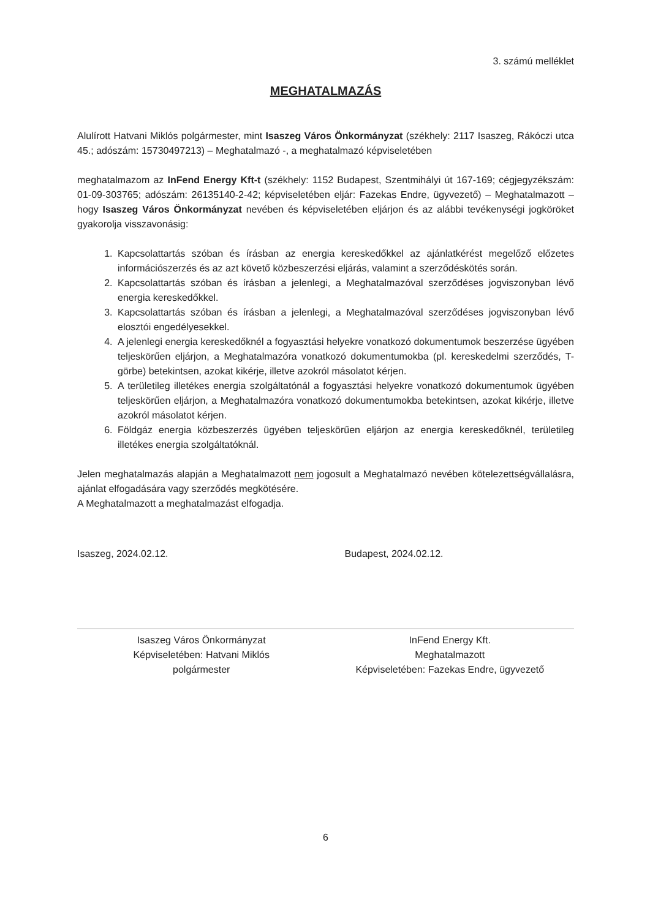3. számú melléklet
MEGHATALMAZÁS
Alulírott Hatvani Miklós polgármester, mint Isaszeg Város Önkormányzat (székhely: 2117 Isaszeg, Rákóczi utca 45.; adószám: 15730497213) – Meghatalmazó -, a meghatalmazó képviseletében
meghatalmazom az InFend Energy Kft-t (székhely: 1152 Budapest, Szentmihályi út 167-169; cégjegyzékszám: 01-09-303765; adószám: 26135140-2-42; képviseletében eljár: Fazekas Endre, ügyvezető) – Meghatalmazott – hogy Isaszeg Város Önkormányzat nevében és képviseletében eljárjon és az alábbi tevékenységi jogköröket gyakorolja visszavonásig:
1. Kapcsolattartás szóban és írásban az energia kereskedőkkel az ajánlatkérést megelőző előzetes információszerzés és az azt követő közbeszerzési eljárás, valamint a szerződéskötés során.
2. Kapcsolattartás szóban és írásban a jelenlegi, a Meghatalmazóval szerződéses jogviszonyban lévő energia kereskedőkkel.
3. Kapcsolattartás szóban és írásban a jelenlegi, a Meghatalmazóval szerződéses jogviszonyban lévő elosztói engedélyesekkel.
4. A jelenlegi energia kereskedőknél a fogyasztási helyekre vonatkozó dokumentumok beszerzése ügyében teljeskörűen eljárjon, a Meghatalmazóra vonatkozó dokumentumokba (pl. kereskedelmi szerződés, T-görbe) betekintsen, azokat kikérje, illetve azokról másolatot kérjen.
5. A területileg illetékes energia szolgáltatónál a fogyasztási helyekre vonatkozó dokumentumok ügyében teljeskörűen eljárjon, a Meghatalmazóra vonatkozó dokumentumokba betekintsen, azokat kikérje, illetve azokról másolatot kérjen.
6. Földgáz energia közbeszerzés ügyében teljeskörűen eljárjon az energia kereskedőknél, területileg illetékes energia szolgáltatóknál.
Jelen meghatalmazás alapján a Meghatalmazott nem jogosult a Meghatalmazó nevében kötelezettségvállalásra, ajánlat elfogadására vagy szerződés megkötésére.
A Meghatalmazott a meghatalmazást elfogadja.
Isaszeg, 2024.02.12. Budapest, 2024.02.12.
Isaszeg Város Önkormányzat
Képviseletében: Hatvani Miklós
polgármester
InFend Energy Kft.
Meghatalmazott
Képviseletében: Fazekas Endre, ügyvezető
6